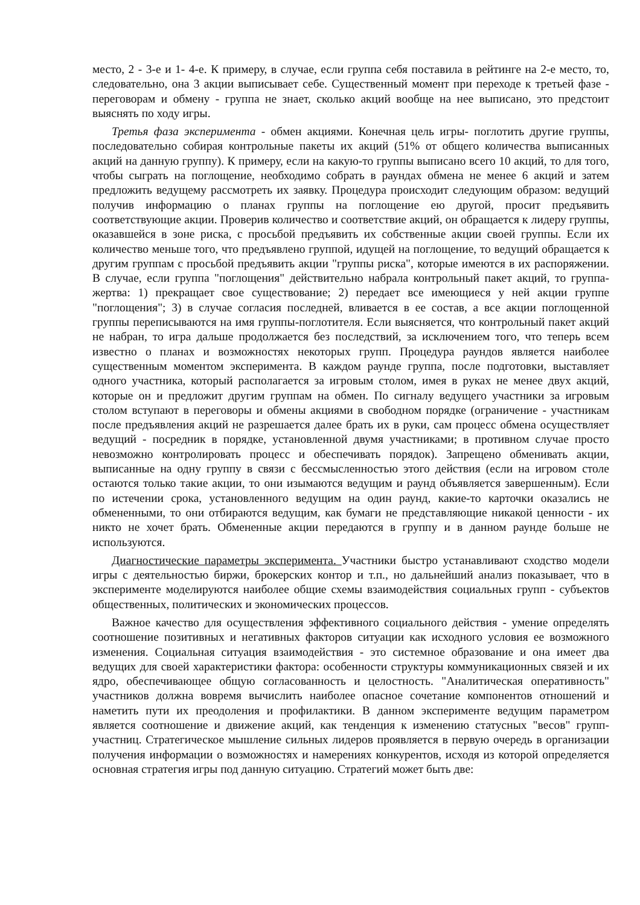место, 2 - 3-е и 1- 4-е. К примеру, в случае, если группа себя поставила в рейтинге на 2-е место, то, следовательно, она 3 акции выписывает себе. Существенный момент при переходе к третьей фазе - переговорам и обмену - группа не знает, сколько акций вообще на нее выписано, это предстоит выяснять по ходу игры.
Третья фаза эксперимента - обмен акциями. Конечная цель игры- поглотить другие группы, последовательно собирая контрольные пакеты их акций (51% от общего количества выписанных акций на данную группу). К примеру, если на какую-то группы выписано всего 10 акций, то для того, чтобы сыграть на поглощение, необходимо собрать в раундах обмена не менее 6 акций и затем предложить ведущему рассмотреть их заявку. Процедура происходит следующим образом: ведущий получив информацию о планах группы на поглощение ею другой, просит предъявить соответствующие акции. Проверив количество и соответствие акций, он обращается к лидеру группы, оказавшейся в зоне риска, с просьбой предъявить их собственные акции своей группы. Если их количество меньше того, что предъявлено группой, идущей на поглощение, то ведущий обращается к другим группам с просьбой предъявить акции "группы риска", которые имеются в их распоряжении. В случае, если группа "поглощения" действительно набрала контрольный пакет акций, то группа-жертва: 1) прекращает свое существование; 2) передает все имеющиеся у ней акции группе "поглощения"; 3) в случае согласия последней, вливается в ее состав, а все акции поглощенной группы переписываются на имя группы-поглотителя. Если выясняется, что контрольный пакет акций не набран, то игра дальше продолжается без последствий, за исключением того, что теперь всем известно о планах и возможностях некоторых групп. Процедура раундов является наиболее существенным моментом эксперимента. В каждом раунде группа, после подготовки, выставляет одного участника, который располагается за игровым столом, имея в руках не менее двух акций, которые он и предложит другим группам на обмен. По сигналу ведущего участники за игровым столом вступают в переговоры и обмены акциями в свободном порядке (ограничение - участникам после предъявления акций не разрешается далее брать их в руки, сам процесс обмена осуществляет ведущий - посредник в порядке, установленной двумя участниками; в противном случае просто невозможно контролировать процесс и обеспечивать порядок). Запрещено обменивать акции, выписанные на одну группу в связи с бессмысленностью этого действия (если на игровом столе остаются только такие акции, то они изымаются ведущим и раунд объявляется завершенным). Если по истечении срока, установленного ведущим на один раунд, какие-то карточки оказались не обмененными, то они отбираются ведущим, как бумаги не представляющие никакой ценности - их никто не хочет брать. Обмененные акции передаются в группу и в данном раунде больше не используются.
Диагностические параметры эксперимента. Участники быстро устанавливают сходство модели игры с деятельностью биржи, брокерских контор и т.п., но дальнейший анализ показывает, что в эксперименте моделируются наиболее общие схемы взаимодействия социальных групп - субъектов общественных, политических и экономических процессов.
Важное качество для осуществления эффективного социального действия - умение определять соотношение позитивных и негативных факторов ситуации как исходного условия ее возможного изменения. Социальная ситуация взаимодействия - это системное образование и она имеет два ведущих для своей характеристики фактора: особенности структуры коммуникационных связей и их ядро, обеспечивающее общую согласованность и целостность. "Аналитическая оперативность" участников должна вовремя вычислить наиболее опасное сочетание компонентов отношений и наметить пути их преодоления и профилактики. В данном эксперименте ведущим параметром является соотношение и движение акций, как тенденция к изменению статусных "весов" групп-участниц. Стратегическое мышление сильных лидеров проявляется в первую очередь в организации получения информации о возможностях и намерениях конкурентов, исходя из которой определяется основная стратегия игры под данную ситуацию. Стратегий может быть две: